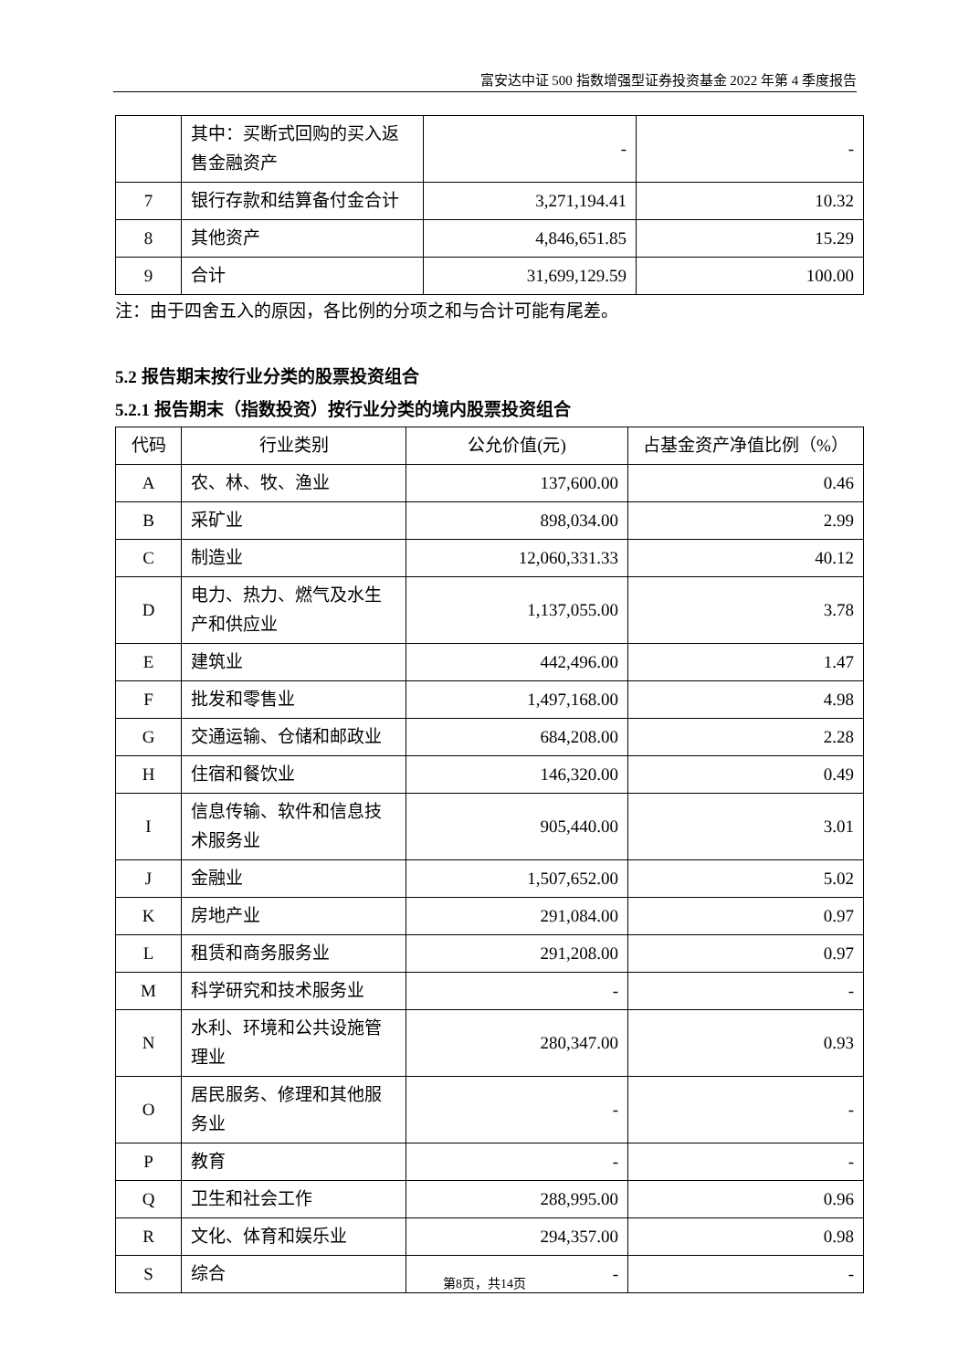富安达中证 500 指数增强型证券投资基金 2022 年第 4 季度报告
| | 其中：买断式回购的买入返售金融资产 | - | - |
| 7 | 银行存款和结算备付金合计 | 3,271,194.41 | 10.32 |
| 8 | 其他资产 | 4,846,651.85 | 15.29 |
| 9 | 合计 | 31,699,129.59 | 100.00 |
注：由于四舍五入的原因，各比例的分项之和与合计可能有尾差。
5.2 报告期末按行业分类的股票投资组合
5.2.1 报告期末（指数投资）按行业分类的境内股票投资组合
| 代码 | 行业类别 | 公允价值(元) | 占基金资产净值比例（%） |
| --- | --- | --- | --- |
| A | 农、林、牧、渔业 | 137,600.00 | 0.46 |
| B | 采矿业 | 898,034.00 | 2.99 |
| C | 制造业 | 12,060,331.33 | 40.12 |
| D | 电力、热力、燃气及水生产和供应业 | 1,137,055.00 | 3.78 |
| E | 建筑业 | 442,496.00 | 1.47 |
| F | 批发和零售业 | 1,497,168.00 | 4.98 |
| G | 交通运输、仓储和邮政业 | 684,208.00 | 2.28 |
| H | 住宿和餐饮业 | 146,320.00 | 0.49 |
| I | 信息传输、软件和信息技术服务业 | 905,440.00 | 3.01 |
| J | 金融业 | 1,507,652.00 | 5.02 |
| K | 房地产业 | 291,084.00 | 0.97 |
| L | 租赁和商务服务业 | 291,208.00 | 0.97 |
| M | 科学研究和技术服务业 | - | - |
| N | 水利、环境和公共设施管理业 | 280,347.00 | 0.93 |
| O | 居民服务、修理和其他服务业 | - | - |
| P | 教育 | - | - |
| Q | 卫生和社会工作 | 288,995.00 | 0.96 |
| R | 文化、体育和娱乐业 | 294,357.00 | 0.98 |
| S | 综合 | - | - |
第8页，共14页